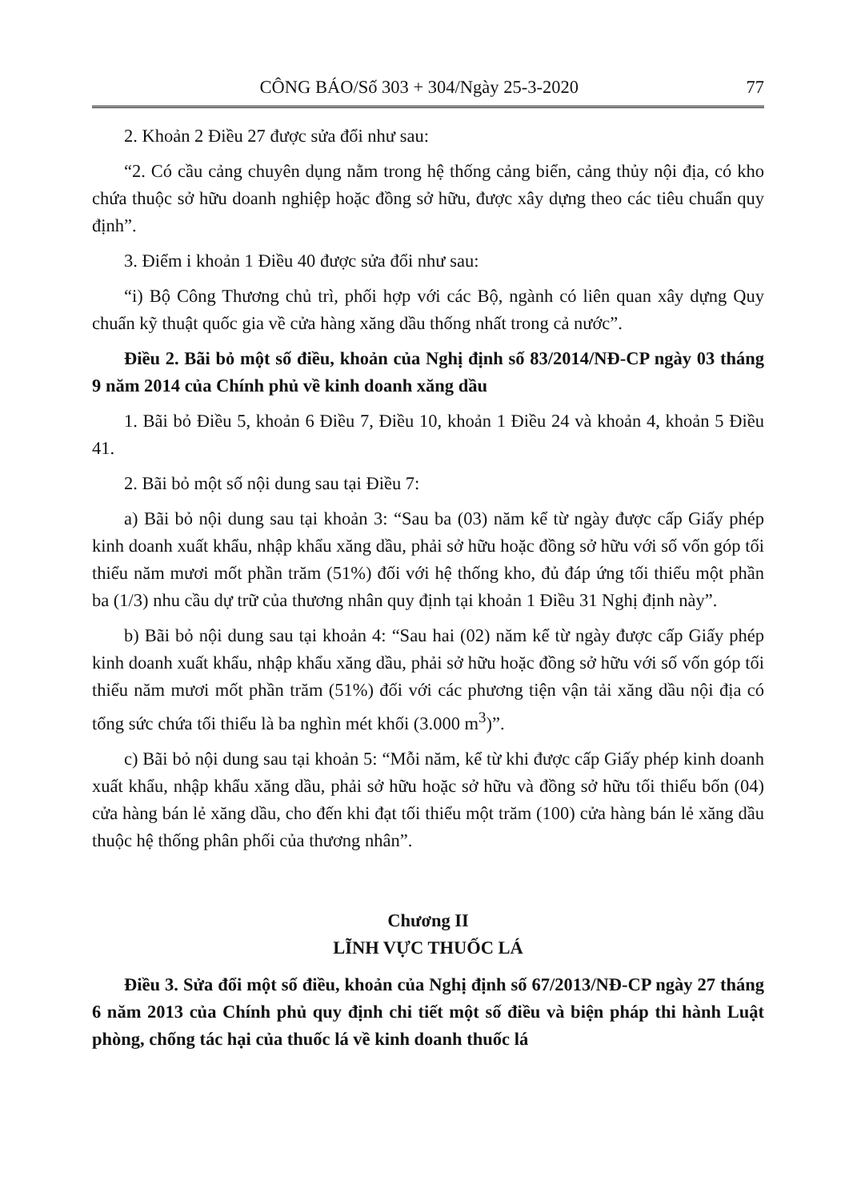CÔNG BÁO/Số 303 + 304/Ngày 25-3-2020 77
2. Khoản 2 Điều 27 được sửa đổi như sau:
“2. Có cầu cảng chuyên dụng nằm trong hệ thống cảng biển, cảng thủy nội địa, có kho chứa thuộc sở hữu doanh nghiệp hoặc đồng sở hữu, được xây dựng theo các tiêu chuẩn quy định”.
3. Điểm i khoản 1 Điều 40 được sửa đổi như sau:
“i) Bộ Công Thương chủ trì, phối hợp với các Bộ, ngành có liên quan xây dựng Quy chuẩn kỹ thuật quốc gia về cửa hàng xăng dầu thống nhất trong cả nước”.
Điều 2. Bãi bỏ một số điều, khoản của Nghị định số 83/2014/NĐ-CP ngày 03 tháng 9 năm 2014 của Chính phủ về kinh doanh xăng dầu
1. Bãi bỏ Điều 5, khoản 6 Điều 7, Điều 10, khoản 1 Điều 24 và khoản 4, khoản 5 Điều 41.
2. Bãi bỏ một số nội dung sau tại Điều 7:
a) Bãi bỏ nội dung sau tại khoản 3: “Sau ba (03) năm kể từ ngày được cấp Giấy phép kinh doanh xuất khẩu, nhập khẩu xăng dầu, phải sở hữu hoặc đồng sở hữu với số vốn góp tối thiểu năm mươi mốt phần trăm (51%) đối với hệ thống kho, đủ đáp ứng tối thiểu một phần ba (1/3) nhu cầu dự trữ của thương nhân quy định tại khoản 1 Điều 31 Nghị định này”.
b) Bãi bỏ nội dung sau tại khoản 4: “Sau hai (02) năm kể từ ngày được cấp Giấy phép kinh doanh xuất khẩu, nhập khẩu xăng dầu, phải sở hữu hoặc đồng sở hữu với số vốn góp tối thiểu năm mươi mốt phần trăm (51%) đối với các phương tiện vận tải xăng dầu nội địa có tổng sức chứa tối thiểu là ba nghìn mét khối (3.000 m<sup>3</sup>)”.
c) Bãi bỏ nội dung sau tại khoản 5: “Mỗi năm, kể từ khi được cấp Giấy phép kinh doanh xuất khẩu, nhập khẩu xăng dầu, phải sở hữu hoặc sở hữu và đồng sở hữu tối thiểu bốn (04) cửa hàng bán lẻ xăng dầu, cho đến khi đạt tối thiểu một trăm (100) cửa hàng bán lẻ xăng dầu thuộc hệ thống phân phối của thương nhân”.
Chương II
LĨNH VỰC THUỐC LÁ
Điều 3. Sửa đổi một số điều, khoản của Nghị định số 67/2013/NĐ-CP ngày 27 tháng 6 năm 2013 của Chính phủ quy định chi tiết một số điều và biện pháp thi hành Luật phòng, chống tác hại của thuốc lá về kinh doanh thuốc lá